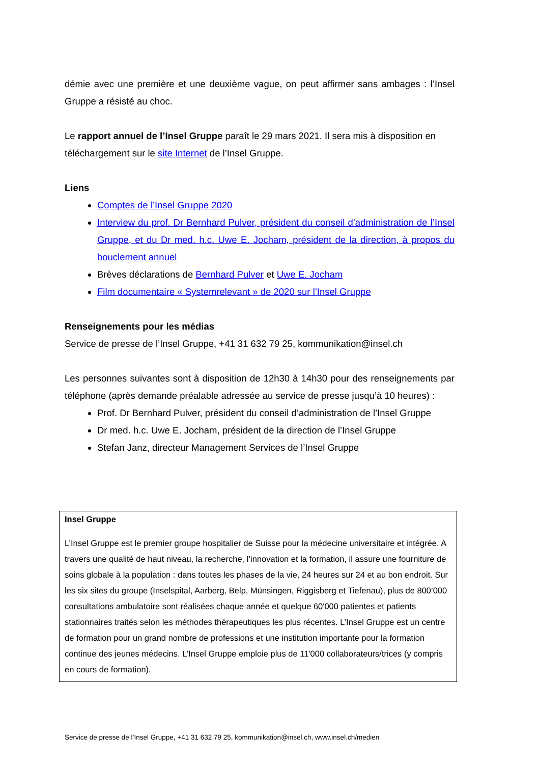démie avec une première et une deuxième vague, on peut affirmer sans ambages : l’Insel Gruppe a résisté au choc.
Le rapport annuel de l’Insel Gruppe paraît le 29 mars 2021. Il sera mis à disposition en téléchargement sur le site Internet de l’Insel Gruppe.
Liens
Comptes de l’Insel Gruppe 2020
Interview du prof. Dr Bernhard Pulver, président du conseil d’administration de l’Insel Gruppe, et du Dr med. h.c. Uwe E. Jocham, président de la direction, à propos du bouclement annuel
Brèves déclarations de Bernhard Pulver et Uwe E. Jocham
Film documentaire « Systemrelevant » de 2020 sur l’Insel Gruppe
Renseignements pour les médias
Service de presse de l’Insel Gruppe, +41 31 632 79 25, kommunikation@insel.ch
Les personnes suivantes sont à disposition de 12h30 à 14h30 pour des renseignements par téléphone (après demande préalable adressée au service de presse jusqu’à 10 heures) :
Prof. Dr Bernhard Pulver, président du conseil d’administration de l’Insel Gruppe
Dr med. h.c. Uwe E. Jocham, président de la direction de l’Insel Gruppe
Stefan Janz, directeur Management Services de l’Insel Gruppe
Insel Gruppe
L’Insel Gruppe est le premier groupe hospitalier de Suisse pour la médecine universitaire et intégrée. A travers une qualité de haut niveau, la recherche, l’innovation et la formation, il assure une fourniture de soins globale à la population : dans toutes les phases de la vie, 24 heures sur 24 et au bon endroit. Sur les six sites du groupe (Inselspital, Aarberg, Belp, Münsingen, Riggisberg et Tiefenau), plus de 800’000 consultations ambulatoire sont réalisées chaque année et quelque 60'000 patientes et patients stationnaires traités selon les méthodes thérapeutiques les plus récentes. L’Insel Gruppe est un centre de formation pour un grand nombre de professions et une institution importante pour la formation continue des jeunes médecins. L’Insel Gruppe emploie plus de 11'000 collaborateurs/trices (y compris en cours de formation).
Service de presse de l’Insel Gruppe, +41 31 632 79 25, kommunikation@insel.ch, www.insel.ch/medien